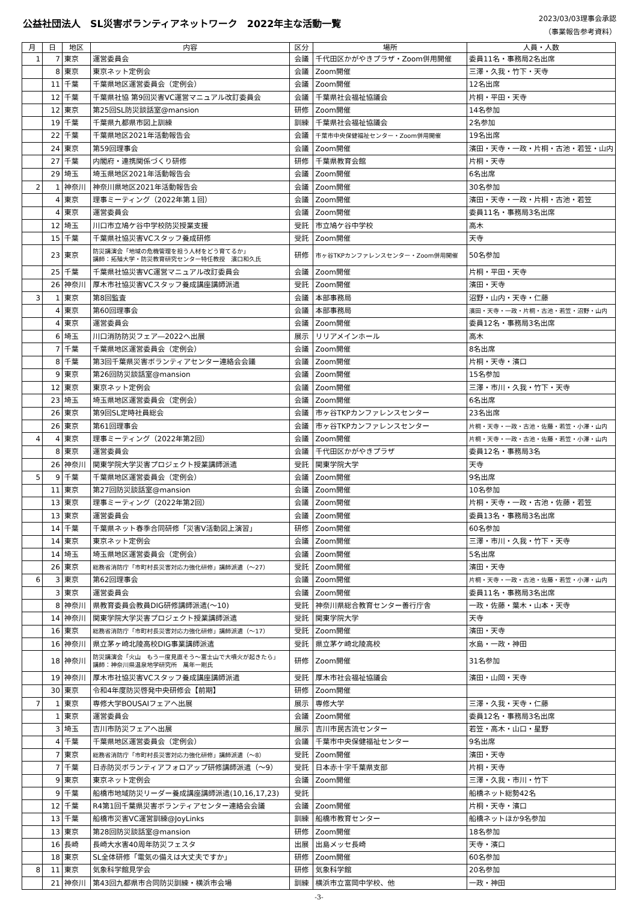公益社団法人　SL災害ボランティアネットワーク　2022年主な活動一覧
2023/03/03理事会承認
（事業報告参考資料）
| 月 | 日 | 地区 | 内容 | 区分 | 場所 | 人員・人数 |
| --- | --- | --- | --- | --- | --- | --- |
| 1 | 7 | 東京 | 運営委員会 | 会議 | 千代田区かがやきプラザ・Zoom併用開催 | 委員11名・事務局2名出席 |
| | 8 | 東京 | 東京ネット定例会 | 会議 | Zoom開催 | 三澤・久我・竹下・天寺 |
| | 11 | 千葉 | 千葉県地区運営委員会（定例会） | 会議 | Zoom開催 | 12名出席 |
| | 12 | 千葉 | 千葉県社協 第9回災害VC運営マニュアル改訂委員会 | 会議 | 千葉県社会福祉協議会 | 片桐・平田・天寺 |
| | 12 | 東京 | 第25回SL防災談話室@mansion | 研修 | Zoom開催 | 14名参加 |
| | 19 | 千葉 | 千葉県九都県市図上訓練 | 訓練 | 千葉県社会福祉協議会 | 2名参加 |
| | 22 | 千葉 | 千葉県地区2021年活動報告会 | 会議 | 千葉市中央保健福祉センター・Zoom併用開催 | 19名出席 |
| | 24 | 東京 | 第59回理事会 | 会議 | Zoom開催 | 濱田・天寺・一政・片桐・古池・若笠・山内 |
| | 27 | 千葉 | 内閣府・連携関係づくり研修 | 研修 | 千葉県教育会館 | 片桐・天寺 |
| | 29 | 埼玉 | 埼玉県地区2021年活動報告会 | 会議 | Zoom開催 | 6名出席 |
| 2 | 1 | 神奈川 | 神奈川県地区2021年活動報告会 | 会議 | Zoom開催 | 30名参加 |
| | 4 | 東京 | 理事ミーティング（2022年第１回） | 会議 | Zoom開催 | 濱田・天寺・一政・片桐・古池・若笠 |
| | 4 | 東京 | 運営委員会 | 会議 | Zoom開催 | 委員11名・事務局3名出席 |
| | 12 | 埼玉 | 川口市立鳩ケ谷中学校防災授業支援 | 受託 | 市立鳩ケ谷中学校 | 高木 |
| | 15 | 千葉 | 千葉県社協災害VCスタッフ養成研修 | 受託 | Zoom開催 | 天寺 |
| | 23 | 東京 | 防災講演会「地域の危機管理を担う人材をどう育てるか」 講師：拓殖大学・防災教育研究センター特任教授 濱口和久氏 | 研修 | 市ヶ谷TKPカンファレンスセンター・Zoom併用開催 | 50名参加 |
| | 25 | 千葉 | 千葉県社協災害VC運営マニュアル改訂委員会 | 会議 | Zoom開催 | 片桐・平田・天寺 |
| | 26 | 神奈川 | 厚木市社協災害VCスタッフ養成講座講師派遣 | 受託 | Zoom開催 | 濱田・天寺 |
| 3 | 1 | 東京 | 第8回監査 | 会議 | 本部事務局 | 沼野・山内・天寺・仁藤 |
| | 4 | 東京 | 第60回理事会 | 会議 | 本部事務局 | 濱田・天寺・一政・片桐・古池・若笠・沼野・山内 |
| | 4 | 東京 | 運営委員会 | 会議 | Zoom開催 | 委員12名・事務局3名出席 |
| | 6 | 埼玉 | 川口消防防災フェア―2022へ出展 | 展示 | リリアメインホール | 高木 |
| | 7 | 千葉 | 千葉県地区運営委員会（定例会） | 会議 | Zoom開催 | 8名出席 |
| | 8 | 千葉 | 第3回千葉県災害ボランティアセンター連絡会会議 | 会議 | Zoom開催 | 片桐・天寺・濱口 |
| | 9 | 東京 | 第26回防災談話室@mansion | 会議 | Zoom開催 | 15名参加 |
| | 12 | 東京 | 東京ネット定例会 | 会議 | Zoom開催 | 三澤・市川・久我・竹下・天寺 |
| | 23 | 埼玉 | 埼玉県地区運営委員会（定例会） | 会議 | Zoom開催 | 6名出席 |
| | 26 | 東京 | 第9回SL定時社員総会 | 会議 | 市ヶ谷TKPカンファレンスセンター | 23名出席 |
| | 26 | 東京 | 第61回理事会 | 会議 | 市ヶ谷TKPカンファレンスセンター | 片桐・天寺・一政・古池・佐藤・若笠・小澤・山内 |
| 4 | 4 | 東京 | 理事ミーティング（2022年第2回） | 会議 | Zoom開催 | 片桐・天寺・一政・古池・佐藤・若笠・小澤・山内 |
| | 8 | 東京 | 運営委員会 | 会議 | 千代田区かがやきプラザ | 委員12名・事務局3名 |
| | 26 | 神奈川 | 関東学院大学災害プロジェクト授業講師派遣 | 受託 | 関東学院大学 | 天寺 |
| 5 | 9 | 千葉 | 千葉県地区運営委員会（定例会） | 会議 | Zoom開催 | 9名出席 |
| | 11 | 東京 | 第27回防災談話室@mansion | 会議 | Zoom開催 | 10名参加 |
| | 13 | 東京 | 理事ミーティング（2022年第2回） | 会議 | Zoom開催 | 片桐・天寺・一政・古池・佐藤・若笠 |
| | 13 | 東京 | 運営委員会 | 会議 | Zoom開催 | 委員13名・事務局3名出席 |
| | 14 | 千葉 | 千葉県ネット春季合同研修「災害V活動図上演習」 | 研修 | Zoom開催 | 60名参加 |
| | 14 | 東京 | 東京ネット定例会 | 会議 | Zoom開催 | 三澤・市川・久我・竹下・天寺 |
| | 14 | 埼玉 | 埼玉県地区運営委員会（定例会） | 会議 | Zoom開催 | 5名出席 |
| | 26 | 東京 | 総務省消防庁「市町村長災害対応力強化研修」講師派遣（～27） | 受託 | Zoom開催 | 濱田・天寺 |
| 6 | 3 | 東京 | 第62回理事会 | 会議 | Zoom開催 | 片桐・天寺・一政・古池・佐藤・若笠・小澤・山内 |
| | 3 | 東京 | 運営委員会 | 会議 | Zoom開催 | 委員11名・事務局3名出席 |
| | 8 | 神奈川 | 県教育委員会教員DIG研修講師派遣(～10) | 受託 | 神奈川県総合教育センター善行庁舎 | 一政・佐藤・葉木・山本・天寺 |
| | 14 | 神奈川 | 関東学院大学災害プロジェクト授業講師派遣 | 受託 | 関東学院大学 | 天寺 |
| | 16 | 東京 | 総務省消防庁「市町村長災害対応力強化研修」講師派遣（～17） | 受託 | Zoom開催 | 濱田・天寺 |
| | 16 | 神奈川 | 県立茅ヶ崎北陵高校DIG事業講師派遣 | 受託 | 県立茅ケ崎北陵高校 | 水島・一政・神田 |
| | 18 | 神奈川 | 防災講演会「火山 もう一度見直そう～富士山で大噴火が起きたら」 講師：神奈川県温泉地学研究所 萬年一剛氏 | 研修 | Zoom開催 | 31名参加 |
| | 19 | 神奈川 | 厚木市社協災害VCスタッフ養成講座講師派遣 | 受託 | 厚木市社会福祉協議会 | 濱田・山岡・天寺 |
| | 30 | 東京 | 令和4年度防災啓発中央研修会【前期】 | 研修 | Zoom開催 | |
| 7 | 1 | 東京 | 専修大学BOUSAIフェアへ出展 | 展示 | 専修大学 | 三澤・久我・天寺・仁藤 |
| | 1 | 東京 | 運営委員会 | 会議 | Zoom開催 | 委員12名・事務局3名出席 |
| | 3 | 埼玉 | 吉川市防災フェアへ出展 | 展示 | 吉川市民古流センター | 若笠・高木・山口・星野 |
| | 4 | 千葉 | 千葉県地区運営委員会（定例会） | 会議 | 千葉市中央保健福祉センター | 9名出席 |
| | 7 | 東京 | 総務省消防庁「市町村長災害対応力強化研修」講師派遣（～8） | 受託 | Zoom開催 | 濱田・天寺 |
| | 7 | 千葉 | 日赤防災ボランティアフォロアップ研修講師派遣（～9） | 受託 | 日本赤十字千葉県支部 | 片桐・天寺 |
| | 9 | 東京 | 東京ネット定例会 | 会議 | Zoom開催 | 三澤・久我・市川・竹下 |
| | 9 | 千葉 | 船橋市地域防災リーダー養成講座講師派遣(10,16,17,23) | 受託 | | 船橋ネット総勢42名 |
| | 12 | 千葉 | R4第1回千葉県災害ボランティアセンター連絡会会議 | 会議 | Zoom開催 | 片桐・天寺・濱口 |
| | 13 | 千葉 | 船橋市災害VC運営訓練@JoyLinks | 訓練 | 船橋市教育センター | 船橋ネットほか9名参加 |
| | 13 | 東京 | 第28回防災談話室@mansion | 研修 | Zoom開催 | 18名参加 |
| | 16 | 長崎 | 長崎大水害40周年防災フェスタ | 出展 | 出島メッセ長崎 | 天寺・濱口 |
| | 18 | 東京 | SL全体研修「電気の備えは大丈夫ですか」 | 研修 | Zoom開催 | 60名参加 |
| 8 | 11 | 東京 | 気象科学館見学会 | 研修 | 気象科学館 | 20名参加 |
| | 21 | 神奈川 | 第43回九都県市合同防災訓練・横浜市会場 | 訓練 | 横浜市立富岡中学校、他 | 一政・神田 |
-3-